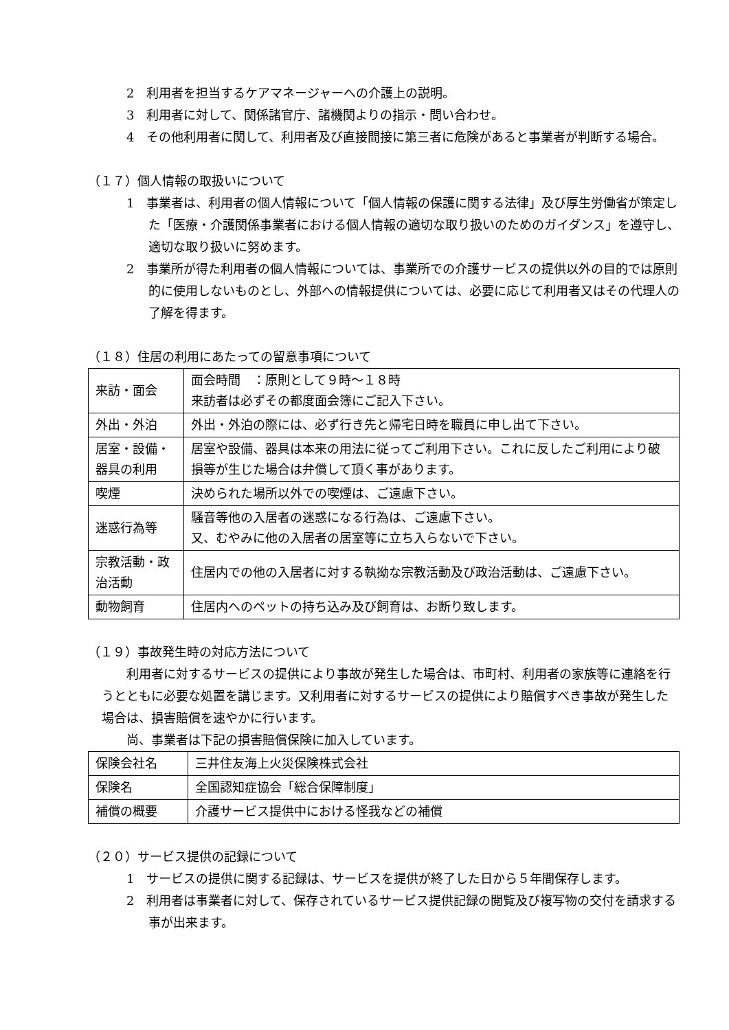2　利用者を担当するケアマネージャーへの介護上の説明。
3　利用者に対して、関係諸官庁、諸機関よりの指示・問い合わせ。
4　その他利用者に関して、利用者及び直接間接に第三者に危険があると事業者が判断する場合。
（１７）個人情報の取扱いについて
1　事業者は、利用者の個人情報について「個人情報の保護に関する法律」及び厚生労働省が策定した「医療・介護関係事業者における個人情報の適切な取り扱いのためのガイダンス」を遵守し、適切な取り扱いに努めます。
2　事業所が得た利用者の個人情報については、事業所での介護サービスの提供以外の目的では原則的に使用しないものとし、外部への情報提供については、必要に応じて利用者又はその代理人の了解を得ます。
（１８）住居の利用にあたっての留意事項について
| 来訪・面会 | 面会時間 ：原則として９時～１８時 来訪者は必ずその都度面会簿にご記入下さい。 |
| 外出・外泊 | 外出・外泊の際には、必ず行き先と帰宅日時を職員に申し出て下さい。 |
| 居室・設備・器具の利用 | 居室や設備、器具は本来の用法に従ってご利用下さい。これに反したご利用により破損等が生じた場合は弁償して頂く事があります。 |
| 喫煙 | 決められた場所以外での喫煙は、ご遠慮下さい。 |
| 迷惑行為等 | 騒音等他の入居者の迷惑になる行為は、ご遠慮下さい。 又、むやみに他の入居者の居室等に立ち入らないで下さい。 |
| 宗教活動・政治活動 | 住居内での他の入居者に対する執拗な宗教活動及び政治活動は、ご遠慮下さい。 |
| 動物飼育 | 住居内へのペットの持ち込み及び飼育は、お断り致します。 |
（１９）事故発生時の対応方法について
利用者に対するサービスの提供により事故が発生した場合は、市町村、利用者の家族等に連絡を行うとともに必要な処置を講じます。又利用者に対するサービスの提供により賠償すべき事故が発生した場合は、損害賠償を速やかに行います。
尚、事業者は下記の損害賠償保険に加入しています。
| 保険会社名 | 三井住友海上火災保険株式会社 |
| 保険名 | 全国認知症協会「総合保障制度」 |
| 補償の概要 | 介護サービス提供中における怪我などの補償 |
（２０）サービス提供の記録について
1　サービスの提供に関する記録は、サービスを提供が終了した日から５年間保存します。
2　利用者は事業者に対して、保存されているサービス提供記録の閲覧及び複写物の交付を請求する事が出来ます。